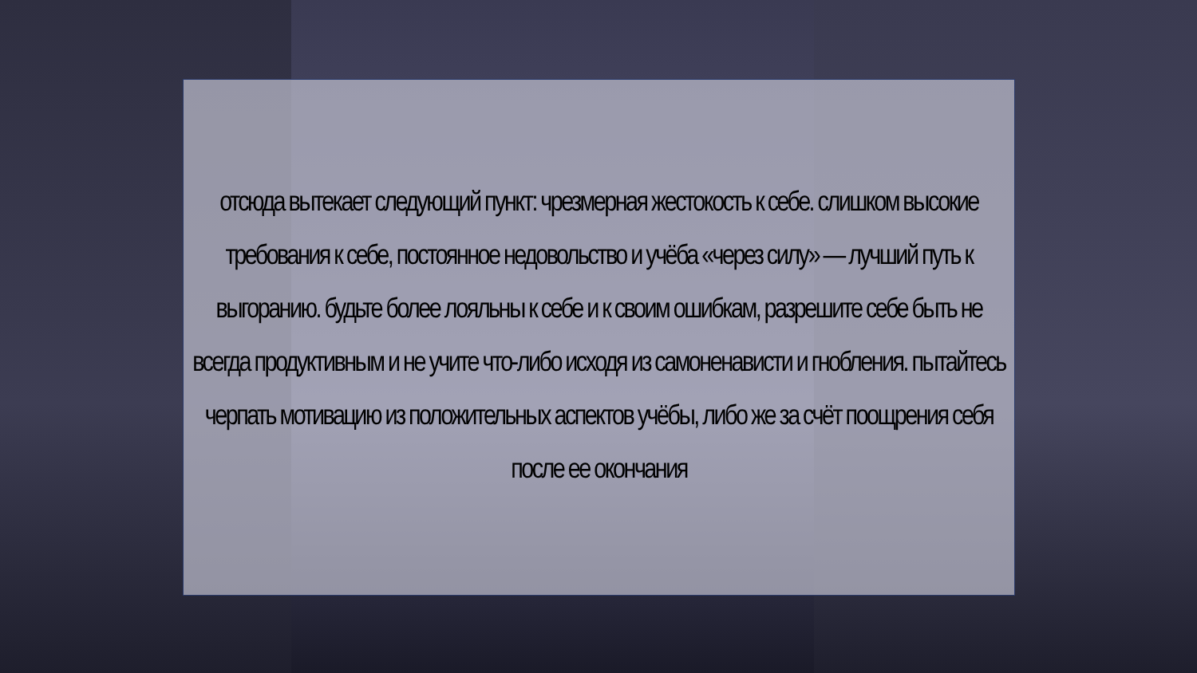отсюда вытекает следующий пункт: чрезмерная жестокость к себе. слишком высокие требования к себе, постоянное недовольство и учёба «через силу» — лучший путь к выгоранию. будьте более лояльны к себе и к своим ошибкам, разрешите себе быть не всегда продуктивным и не учите что-либо исходя из самоненависти и гнобления. пытайтесь черпать мотивацию из положительных аспектов учёбы, либо же за счёт поощрения себя после ее окончания